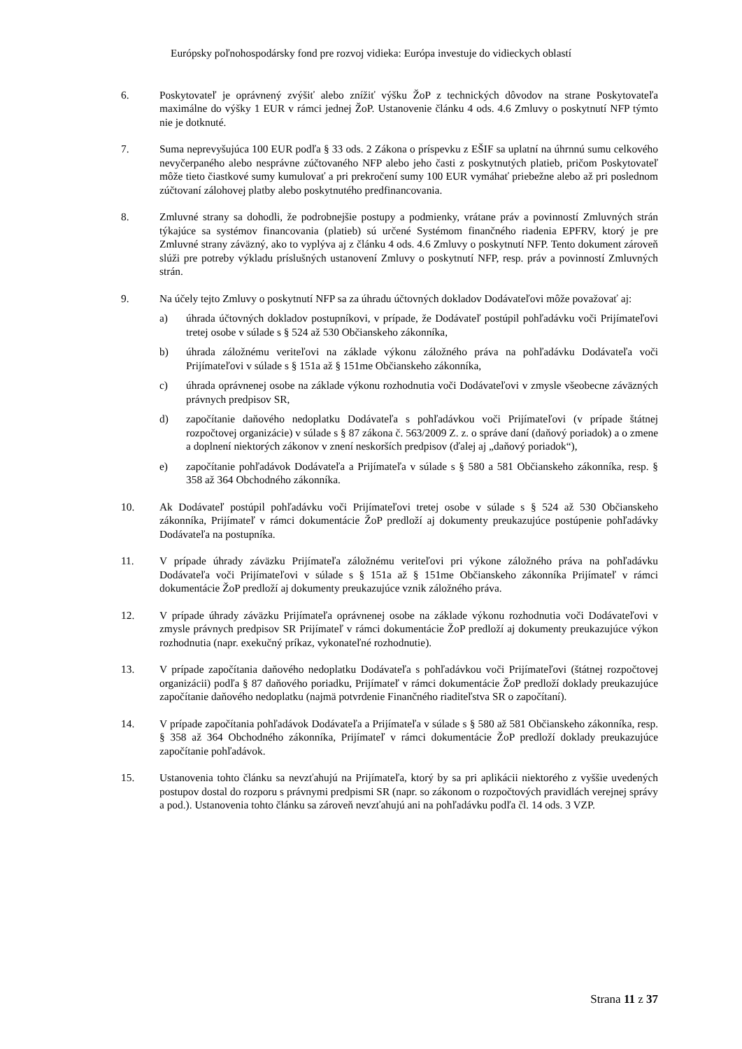Európsky poľnohospodársky fond pre rozvoj vidieka: Európa investuje do vidieckych oblastí
6. Poskytovateľ je oprávnený zvýšiť alebo znížiť výšku ŽoP z technických dôvodov na strane Poskytovateľa maximálne do výšky 1 EUR v rámci jednej ŽoP. Ustanovenie článku 4 ods. 4.6 Zmluvy o poskytnutí NFP týmto nie je dotknuté.
7. Suma neprevyšujúca 100 EUR podľa § 33 ods. 2 Zákona o príspevku z EŠIF sa uplatní na úhrnnú sumu celkového nevyčerpaného alebo nesprávne zúčtovaného NFP alebo jeho časti z poskytnutých platieb, pričom Poskytovateľ môže tieto čiastkové sumy kumulovať a pri prekročení sumy 100 EUR vymáhať priebežne alebo až pri poslednom zúčtovaní zálohovej platby alebo poskytnutého predfinancovania.
8. Zmluvné strany sa dohodli, že podrobnejšie postupy a podmienky, vrátane práv a povinností Zmluvných strán týkajúce sa systémov financovania (platieb) sú určené Systémom finančného riadenia EPFRV, ktorý je pre Zmluvné strany záväzný, ako to vyplýva aj z článku 4 ods. 4.6 Zmluvy o poskytnutí NFP. Tento dokument zároveň slúži pre potreby výkladu príslušných ustanovení Zmluvy o poskytnutí NFP, resp. práv a povinností Zmluvných strán.
9. Na účely tejto Zmluvy o poskytnutí NFP sa za úhradu účtovných dokladov Dodávateľovi môže považovať aj:
a) úhrada účtovných dokladov postupníkovi, v prípade, že Dodávateľ postúpil pohľadávku voči Prijímateľovi tretej osobe v súlade s § 524 až 530 Občianskeho zákonníka,
b) úhrada záložnému veriteľovi na základe výkonu záložného práva na pohľadávku Dodávateľa voči Prijímateľovi v súlade s § 151a až § 151me Občianskeho zákonníka,
c) úhrada oprávnenej osobe na základe výkonu rozhodnutia voči Dodávateľovi v zmysle všeobecne záväzných právnych predpisov SR,
d) započítanie daňového nedoplatku Dodávateľa s pohľadávkou voči Prijímateľovi (v prípade štátnej rozpočtovej organizácie) v súlade s § 87 zákona č. 563/2009 Z. z. o správe daní (daňový poriadok) a o zmene a doplnení niektorých zákonov v znení neskorších predpisov (ďalej aj „daňový poriadok“),
e) započítanie pohľadávok Dodávateľa a Prijímateľa v súlade s § 580 a 581 Občianskeho zákonníka, resp. § 358 až 364 Obchodného zákonníka.
10. Ak Dodávateľ postúpil pohľadávku voči Prijímateľovi tretej osobe v súlade s § 524 až 530 Občianskeho zákonníka, Prijímateľ v rámci dokumentácie ŽoP predloží aj dokumenty preukazujúce postúpenie pohľadávky Dodávateľa na postupníka.
11. V prípade úhrady záväzku Prijímateľa záložnému veriteľovi pri výkone záložného práva na pohľadávku Dodávateľa voči Prijímateľovi v súlade s § 151a až § 151me Občianskeho zákonníka Prijímateľ v rámci dokumentácie ŽoP predloží aj dokumenty preukazujúce vznik záložného práva.
12. V prípade úhrady záväzku Prijímateľa oprávnenej osobe na základe výkonu rozhodnutia voči Dodávateľovi v zmysle právnych predpisov SR Prijímateľ v rámci dokumentácie ŽoP predloží aj dokumenty preukazujúce výkon rozhodnutia (napr. exekučný príkaz, vykonateľné rozhodnutie).
13. V prípade započítania daňového nedoplatku Dodávateľa s pohľadávkou voči Prijímateľovi (štátnej rozpočtovej organizácii) podľa § 87 daňového poriadku, Prijímateľ v rámci dokumentácie ŽoP predloží doklady preukazujúce započítanie daňového nedoplatku (najmä potvrdenie Finančného riaditeľstva SR o započítaní).
14. V prípade započítania pohľadávok Dodávateľa a Prijímateľa v súlade s § 580 až 581 Občianskeho zákonníka, resp. § 358 až 364 Obchodného zákonníka, Prijímateľ v rámci dokumentácie ŽoP predloží doklady preukazujúce započítanie pohľadávok.
15. Ustanovenia tohto článku sa nevzťahujú na Prijímateľa, ktorý by sa pri aplikácii niektorého z vyššie uvedených postupov dostal do rozporu s právnymi predpismi SR (napr. so zákonom o rozpočtových pravidlách verejnej správy a pod.). Ustanovenia tohto článku sa zároveň nevzťahujú ani na pohľadávku podľa čl. 14 ods. 3 VZP.
Strana 11 z 37